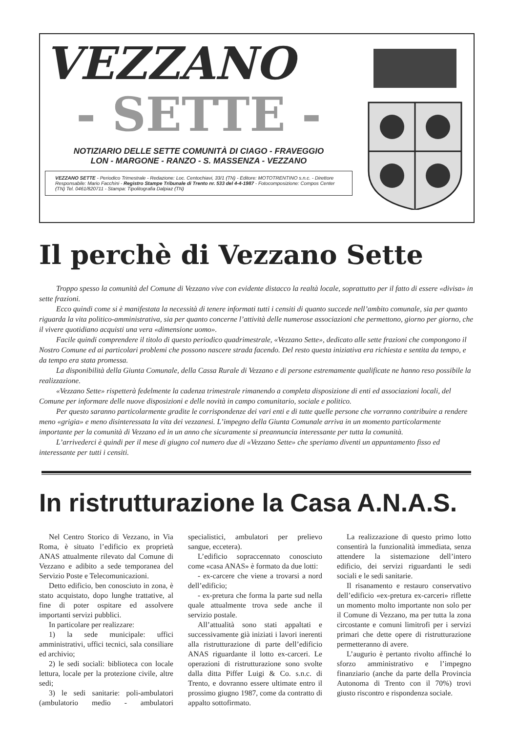VEZZANO
- SETTE -
NOTIZIARIO DELLE SETTE COMUNITÀ DI CIAGO - FRAVEGGIO
LON - MARGONE - RANZO - S. MASSENZA - VEZZANO
VEZZANO SETTE - Periodico Trimestrale - Redazione: Loc. Centochiavi, 33/1 (TN) - Editore: MOTOTRENTINO s.n.c. - Direttore Responsabile: Mario Facchini - Registro Stampe Tribunale di Trento nr. 533 del 4-4-1987 - Fotocomposizione: Compos Center (TN) Tel. 0461/820711 - Stampa: Tipolitografia Dalpiaz (TN)
Il perchè di Vezzano Sette
Troppo spesso la comunità del Comune di Vezzano vive con evidente distacco la realtà locale, soprattutto per il fatto di essere «divisa» in sette frazioni.
Ecco quindi come si è manifestata la necessità di tenere informati tutti i censiti di quanto succede nell’ambito comunale, sia per quanto riguarda la vita politico-amministrativa, sia per quanto concerne l’attività delle numerose associazioni che permettono, giorno per giorno, che il vivere quotidiano acquisti una vera «dimensione uomo».
Facile quindi comprendere il titolo di questo periodico quadrimestrale, «Vezzano Sette», dedicato alle sette frazioni che compongono il Nostro Comune ed ai particolari problemi che possono nascere strada facendo. Del resto questa iniziativa era richiesta e sentita da tempo, e da tempo era stata promessa.
La disponibilità della Giunta Comunale, della Cassa Rurale di Vezzano e di persone estremamente qualificate ne hanno reso possibile la realizzazione.
«Vezzano Sette» rispetterà fedelmente la cadenza trimestrale rimanendo a completa disposizione di enti ed associazioni locali, del Comune per informare delle nuove disposizioni e delle novità in campo comunitario, sociale e politico.
Per questo saranno particolarmente gradite le corrispondenze dei vari enti e di tutte quelle persone che vorranno contribuire a rendere meno «grigia» e meno disinteressata la vita dei vezzanesi. L’impegno della Giunta Comunale arriva in un momento particolarmente importante per la comunità di Vezzano ed in un anno che sicuramente si preannuncia interessante per tutta la comunità.
L’arrivederci è quindi per il mese di giugno col numero due di «Vezzano Sette» che speriamo diventi un appuntamento fisso ed interessante per tutti i censiti.
In ristrutturazione la Casa A.N.A.S.
Nel Centro Storico di Vezzano, in Via Roma, è situato l’edificio ex proprietà ANAS attualmente rilevato dal Comune di Vezzano e adibito a sede temporanea del Servizio Poste e Telecomunicazioni.
Detto edificio, ben conosciuto in zona, è stato acquistato, dopo lunghe trattative, al fine di poter ospitare ed assolvere importanti servizi pubblici.
In particolare per realizzare:
1) la sede municipale: uffici amministrativi, uffici tecnici, sala consiliare ed archivio;
2) le sedi sociali: biblioteca con locale lettura, locale per la protezione civile, altre sedi;
3) le sedi sanitarie: poli-ambulatori (ambulatorio medio - ambulatori specialistici, ambulatori per prelievo sangue, eccetera).
L’edificio sopraccennato conosciuto come «casa ANAS» è formato da due lotti:
- ex-carcere che viene a trovarsi a nord dell’edificio;
- ex-pretura che forma la parte sud nella quale attualmente trova sede anche il servizio postale.
All’attualità sono stati appaltati e successivamente già iniziati i lavori inerenti alla ristrutturazione di parte dell’edificio ANAS riguardante il lotto ex-carceri. Le operazioni di ristrutturazione sono svolte dalla ditta Piffer Luigi & Co. s.n.c. di Trento, e dovranno essere ultimate entro il prossimo giugno 1987, come da contratto di appalto sottofirmato.
La realizzazione di questo primo lotto consentirà la funzionalità immediata, senza attendere la sistemazione dell’intero edificio, dei servizi riguardanti le sedi sociali e le sedi sanitarie.
Il risanamento e restauro conservativo dell’edificio «ex-pretura ex-carceri» riflette un momento molto importante non solo per il Comune di Vezzano, ma per tutta la zona circostante e comuni limitrofi per i servizi primari che dette opere di ristrutturazione permetteranno di avere.
L’augurio è pertanto rivolto affinché lo sforzo amministrativo e l’impegno finanziario (anche da parte della Provincia Autonoma di Trento con il 70%) trovi giusto riscontro e rispondenza sociale.